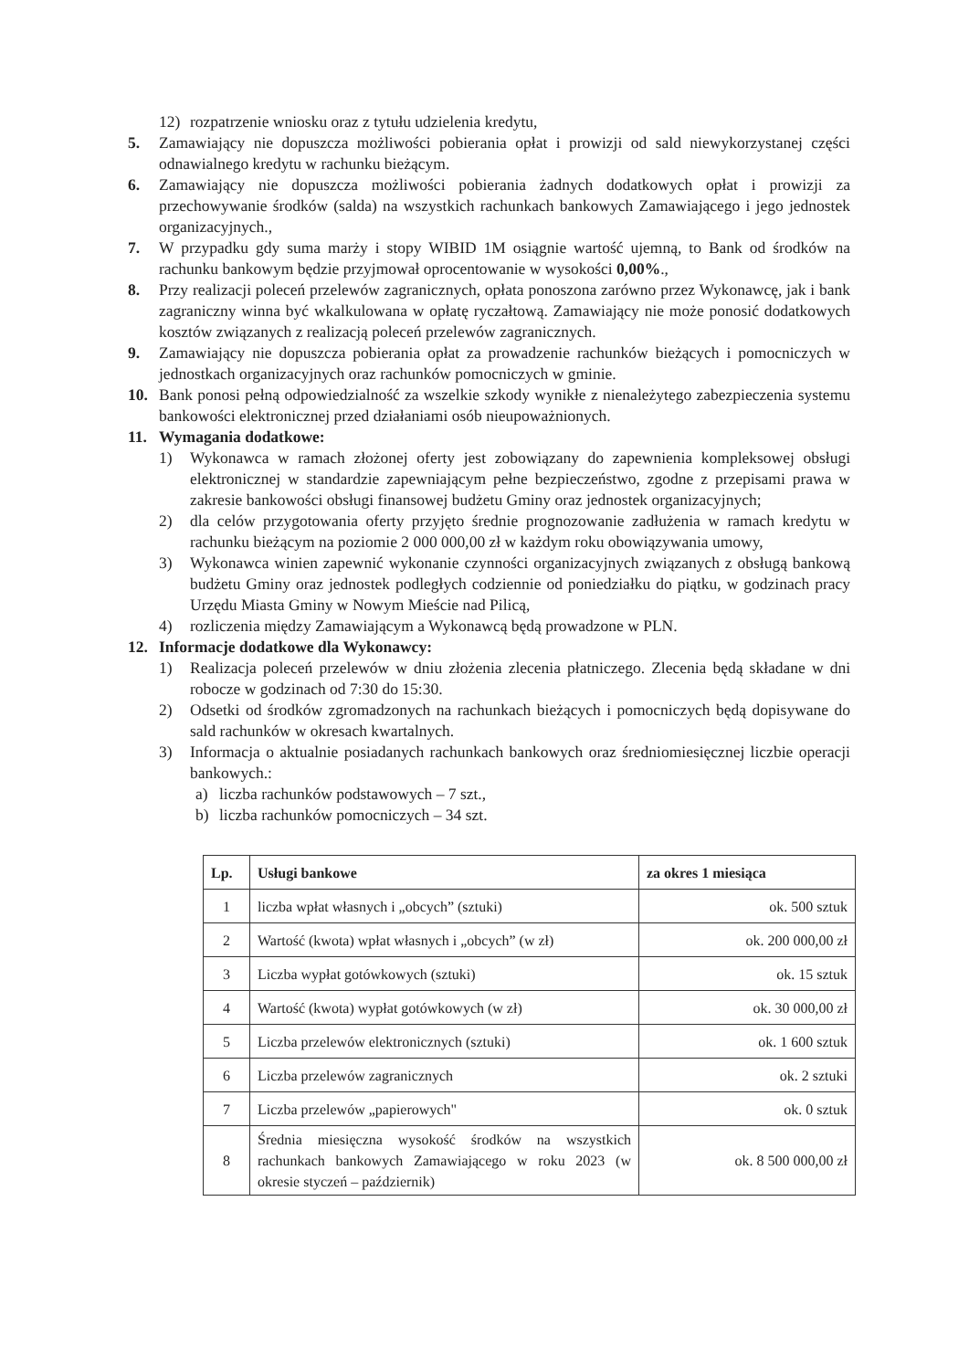12) rozpatrzenie wniosku oraz z tytułu udzielenia kredytu,
5. Zamawiający nie dopuszcza możliwości pobierania opłat i prowizji od sald niewykorzystanej części odnawialnego kredytu w rachunku bieżącym.
6. Zamawiający nie dopuszcza możliwości pobierania żadnych dodatkowych opłat i prowizji za przechowywanie środków (salda) na wszystkich rachunkach bankowych Zamawiającego i jego jednostek organizacyjnych.,
7. W przypadku gdy suma marży i stopy WIBID 1M osiągnie wartość ujemną, to Bank od środków na rachunku bankowym będzie przyjmował oprocentowanie w wysokości 0,00%.,
8. Przy realizacji poleceń przelewów zagranicznych, opłata ponoszona zarówno przez Wykonawcę, jak i bank zagraniczny winna być wkalkulowana w opłatę ryczałtową. Zamawiający nie może ponosić dodatkowych kosztów związanych z realizacją poleceń przelewów zagranicznych.
9. Zamawiający nie dopuszcza pobierania opłat za prowadzenie rachunków bieżących i pomocniczych w jednostkach organizacyjnych oraz rachunków pomocniczych w gminie.
10. Bank ponosi pełną odpowiedzialność za wszelkie szkody wynikłe z nienależytego zabezpieczenia systemu bankowości elektronicznej przed działaniami osób nieupoważnionych.
11. Wymagania dodatkowe:
1) Wykonawca w ramach złożonej oferty jest zobowiązany do zapewnienia kompleksowej obsługi elektronicznej w standardzie zapewniającym pełne bezpieczeństwo, zgodne z przepisami prawa w zakresie bankowości obsługi finansowej budżetu Gminy oraz jednostek organizacyjnych;
2) dla celów przygotowania oferty przyjęto średnie prognozowanie zadłużenia w ramach kredytu w rachunku bieżącym na poziomie 2 000 000,00 zł w każdym roku obowiązywania umowy,
3) Wykonawca winien zapewnić wykonanie czynności organizacyjnych związanych z obsługą bankową budżetu Gminy oraz jednostek podległych codziennie od poniedziałku do piątku, w godzinach pracy Urzędu Miasta Gminy w Nowym Mieście nad Pilicą,
4) rozliczenia między Zamawiającym a Wykonawcą będą prowadzone w PLN.
12. Informacje dodatkowe dla Wykonawcy:
1) Realizacja poleceń przelewów w dniu złożenia zlecenia płatniczego. Zlecenia będą składane w dni robocze w godzinach od 7:30 do 15:30.
2) Odsetki od środków zgromadzonych na rachunkach bieżących i pomocniczych będą dopisywane do sald rachunków w okresach kwartalnych.
3) Informacja o aktualnie posiadanych rachunkach bankowych oraz średniomiesięcznej liczbie operacji bankowych.:
a) liczba rachunków podstawowych – 7 szt.,
b) liczba rachunków pomocniczych – 34 szt.
| Lp. | Usługi bankowe | za okres 1 miesiąca |
| --- | --- | --- |
| 1 | liczba wpłat własnych i „obcych” (sztuki) | ok. 500 sztuk |
| 2 | Wartość (kwota) wpłat własnych i „obcych” (w zł) | ok. 200 000,00 zł |
| 3 | Liczba wypłat gotówkowych (sztuki) | ok. 15 sztuk |
| 4 | Wartość (kwota) wypłat gotówkowych (w zł) | ok. 30 000,00 zł |
| 5 | Liczba przelewów elektronicznych (sztuki) | ok. 1 600 sztuk |
| 6 | Liczba przelewów zagranicznych | ok. 2 sztuki |
| 7 | Liczba przelewów „papierowych" | ok. 0 sztuk |
| 8 | Średnia miesięczna wysokość środków na wszystkich rachunkach bankowych Zamawiającego w roku 2023 (w okresie styczeń – październik) | ok. 8 500 000,00 zł |